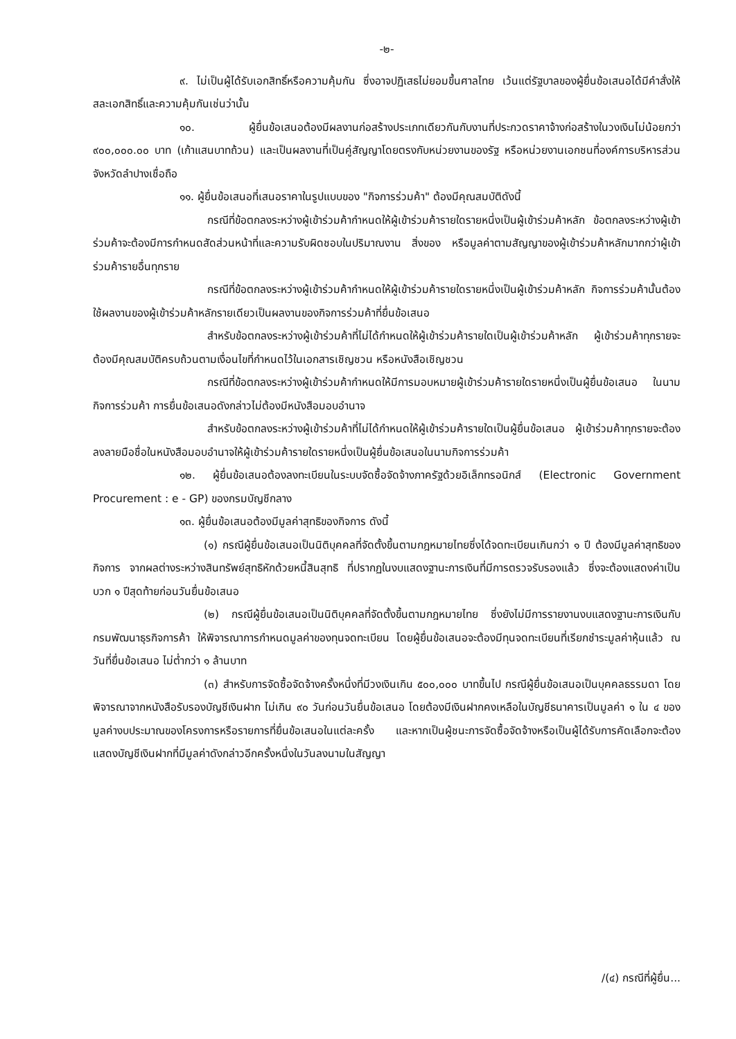-๒-
๙. ไม่เป็นผู้ได้รับเอกสิทธิ์หรือความคุ้มกัน ซึ่งอาจปฏิเสธไม่ยอมขึ้นศาลไทย เว้นแต่รัฐบาลของผู้ยื่นข้อเสนอได้มีคำสั่งให้สละเอกสิทธิ์และความคุ้มกันเช่นว่านั้น
๑๐. ผู้ยื่นข้อเสนอต้องมีผลงานก่อสร้างประเภทเดียวกันกับงานที่ประกวดราคาจ้างก่อสร้างในวงเงินไม่น้อยกว่า ๙๐๐,๐๐๐.๐๐ บาท (เก้าแสนบาทถ้วน) และเป็นผลงานที่เป็นคู่สัญญาโดยตรงกับหน่วยงานของรัฐ หรือหน่วยงานเอกชนที่องค์การบริหารส่วนจังหวัดลำปางเชื่อถือ
๑๑. ผู้ยื่นข้อเสนอที่เสนอราคาในรูปแบบของ "กิจการร่วมค้า" ต้องมีคุณสมบัติดังนี้
กรณีที่ข้อตกลงระหว่างผู้เข้าร่วมค้ากำหนดให้ผู้เข้าร่วมค้ารายใดรายหนึ่งเป็นผู้เข้าร่วมค้าหลัก ข้อตกลงระหว่างผู้เข้าร่วมค้าจะต้องมีการกำหนดสัดส่วนหน้าที่และความรับผิดชอบในปริมาณงาน สิ่งของ หรือมูลค่าตามสัญญาของผู้เข้าร่วมค้าหลักมากกว่าผู้เข้าร่วมค้ารายอื่นทุกราย
กรณีที่ข้อตกลงระหว่างผู้เข้าร่วมค้ากำหนดให้ผู้เข้าร่วมค้ารายใดรายหนึ่งเป็นผู้เข้าร่วมค้าหลัก กิจการร่วมค้านั้นต้องใช้ผลงานของผู้เข้าร่วมค้าหลักรายเดียวเป็นผลงานของกิจการร่วมค้าที่ยื่นข้อเสนอ
สำหรับข้อตกลงระหว่างผู้เข้าร่วมค้าที่ไม่ได้กำหนดให้ผู้เข้าร่วมค้ารายใดเป็นผู้เข้าร่วมค้าหลัก ผู้เข้าร่วมค้าทุกรายจะต้องมีคุณสมบัติครบถ้วนตามเงื่อนไขที่กำหนดไว้ในเอกสารเชิญชวน หรือหนังสือเชิญชวน
กรณีที่ข้อตกลงระหว่างผู้เข้าร่วมค้ากำหนดให้มีการมอบหมายผู้เข้าร่วมค้ารายใดรายหนึ่งเป็นผู้ยื่นข้อเสนอ ในนามกิจการร่วมค้า การยื่นข้อเสนอดังกล่าวไม่ต้องมีหนังสือมอบอำนาจ
สำหรับข้อตกลงระหว่างผู้เข้าร่วมค้าที่ไม่ได้กำหนดให้ผู้เข้าร่วมค้ารายใดเป็นผู้ยื่นข้อเสนอ ผู้เข้าร่วมค้าทุกรายจะต้องลงลายมือชื่อในหนังสือมอบอำนาจให้ผู้เข้าร่วมค้ารายใดรายหนึ่งเป็นผู้ยื่นข้อเสนอในนามกิจการร่วมค้า
๑๒. ผู้ยื่นข้อเสนอต้องลงทะเบียนในระบบจัดซื้อจัดจ้างภาครัฐด้วยอิเล็กทรอนิกส์ (Electronic Government Procurement : e - GP) ของกรมบัญชีกลาง
๑๓. ผู้ยื่นข้อเสนอต้องมีมูลค่าสุทธิของกิจการ ดังนี้
(๑) กรณีผู้ยื่นข้อเสนอเป็นนิติบุคคลที่จัดตั้งขึ้นตามกฎหมายไทยซึ่งได้จดทะเบียนเกินกว่า ๑ ปี ต้องมีมูลค่าสุทธิของกิจการ จากผลต่างระหว่างสินทรัพย์สุทธิหักด้วยหนี้สินสุทธิ ที่ปรากฏในงบแสดงฐานะการเงินที่มีการตรวจรับรองแล้ว ซึ่งจะต้องแสดงค่าเป็นบวก ๑ ปีสุดท้ายก่อนวันยื่นข้อเสนอ
(๒) กรณีผู้ยื่นข้อเสนอเป็นนิติบุคคลที่จัดตั้งขึ้นตามกฎหมายไทย ซึ่งยังไม่มีการรายงานงบแสดงฐานะการเงินกับกรมพัฒนาธุรกิจการค้า ให้พิจารณาการกำหนดมูลค่าของทุนจดทะเบียน โดยผู้ยื่นข้อเสนอจะต้องมีทุนจดทะเบียนที่เรียกชำระมูลค่าหุ้นแล้ว ณ วันที่ยื่นข้อเสนอ ไม่ต่ำกว่า ๑ ล้านบาท
(๓) สำหรับการจัดซื้อจัดจ้างครั้งหนึ่งที่มีวงเงินเกิน ๕๐๐,๐๐๐ บาทขึ้นไป กรณีผู้ยื่นข้อเสนอเป็นบุคคลธรรมดา โดยพิจารณาจากหนังสือรับรองบัญชีเงินฝาก ไม่เกิน ๙๐ วันก่อนวันยื่นข้อเสนอ โดยต้องมีเงินฝากคงเหลือในบัญชีธนาคารเป็นมูลค่า ๑ ใน ๔ ของมูลค่างบประมาณของโครงการหรือรายการที่ยื่นข้อเสนอในแต่ละครั้ง และหากเป็นผู้ชนะการจัดซื้อจัดจ้างหรือเป็นผู้ได้รับการคัดเลือกจะต้องแสดงบัญชีเงินฝากที่มีมูลค่าดังกล่าวอีกครั้งหนึ่งในวันลงนามในสัญญา
/(๔) กรณีที่ผู้ยื่น...